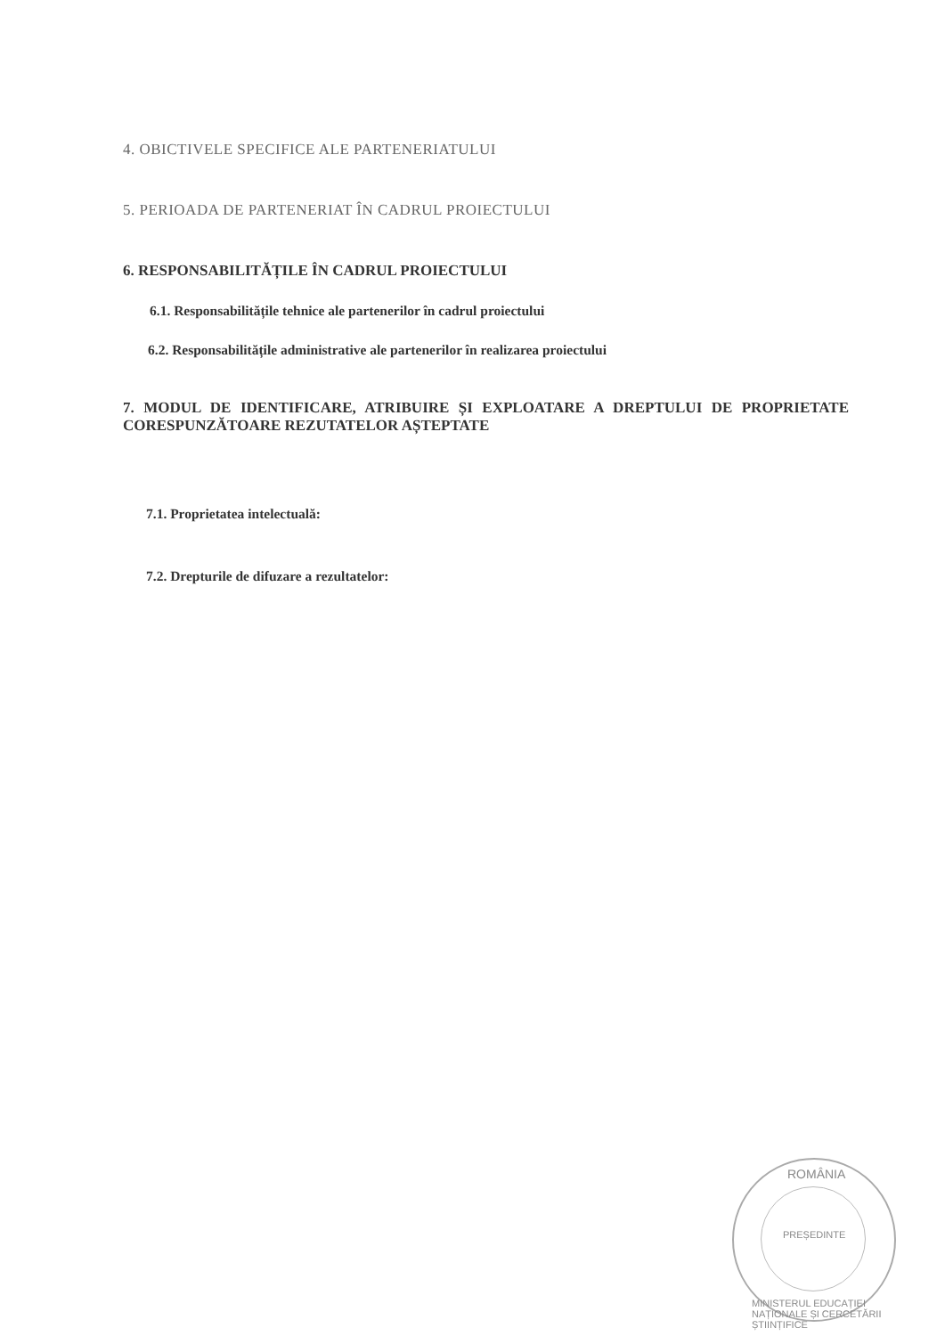4. OBICTIVELE SPECIFICE ALE PARTENERIATULUI
5. PERIOADA DE PARTENERIAT ÎN CADRUL PROIECTULUI
6. RESPONSABILITĂȚILE ÎN CADRUL PROIECTULUI
6.1. Responsabilitățile tehnice ale partenerilor în cadrul proiectului
6.2. Responsabilitățile administrative ale partenerilor în realizarea proiectului
7. MODUL DE IDENTIFICARE, ATRIBUIRE ȘI EXPLOATARE A DREPTULUI DE PROPRIETATE CORESPUNZĂTOARE REZUTATELOR AȘTEPTATE
7.1. Proprietatea intelectuală:
7.2. Drepturile de difuzare a rezultatelor:
ROMÂNIA
PREȘEDINTE
MINISTERUL EDUCAȚIEI NAȚIONALE ȘI CERCETĂRII ȘTIINȚIFICE